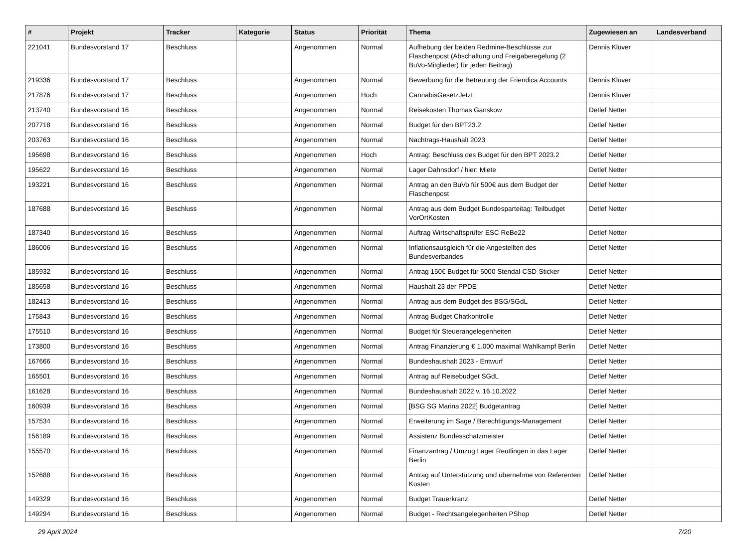| # | Projekt | Tracker | Kategorie | Status | Priorität | Thema | Zugewiesen an | Landesverband |
| --- | --- | --- | --- | --- | --- | --- | --- | --- |
| 221041 | Bundesvorstand 17 | Beschluss | | Angenommen | Normal | Aufhebung der beiden Redmine-Beschlüsse zur Flaschenpost (Abschaltung und Freigaberegelung (2 BuVo-Mitglieder) für jeden Beitrag) | Dennis Klüver | |
| 219336 | Bundesvorstand 17 | Beschluss | | Angenommen | Normal | Bewerbung für die Betreuung der Friendica Accounts | Dennis Klüver | |
| 217876 | Bundesvorstand 17 | Beschluss | | Angenommen | Hoch | CannabisGesetzJetzt | Dennis Klüver | |
| 213740 | Bundesvorstand 16 | Beschluss | | Angenommen | Normal | Reisekosten Thomas Ganskow | Detlef Netter | |
| 207718 | Bundesvorstand 16 | Beschluss | | Angenommen | Normal | Budget für den BPT23.2 | Detlef Netter | |
| 203763 | Bundesvorstand 16 | Beschluss | | Angenommen | Normal | Nachtrags-Haushalt 2023 | Detlef Netter | |
| 195698 | Bundesvorstand 16 | Beschluss | | Angenommen | Hoch | Antrag: Beschluss des Budget für den BPT 2023.2 | Detlef Netter | |
| 195622 | Bundesvorstand 16 | Beschluss | | Angenommen | Normal | Lager Dahnsdorf / hier: Miete | Detlef Netter | |
| 193221 | Bundesvorstand 16 | Beschluss | | Angenommen | Normal | Antrag an den BuVo für 500€ aus dem Budget der Flaschenpost | Detlef Netter | |
| 187688 | Bundesvorstand 16 | Beschluss | | Angenommen | Normal | Antrag aus dem Budget Bundesparteitag: Teilbudget VorOrtKosten | Detlef Netter | |
| 187340 | Bundesvorstand 16 | Beschluss | | Angenommen | Normal | Auftrag Wirtschaftsprüfer ESC ReBe22 | Detlef Netter | |
| 186006 | Bundesvorstand 16 | Beschluss | | Angenommen | Normal | Inflationsausgleich für die Angestellten des Bundesverbandes | Detlef Netter | |
| 185932 | Bundesvorstand 16 | Beschluss | | Angenommen | Normal | Antrag 150€ Budget für 5000 Stendal-CSD-Sticker | Detlef Netter | |
| 185658 | Bundesvorstand 16 | Beschluss | | Angenommen | Normal | Haushalt 23 der PPDE | Detlef Netter | |
| 182413 | Bundesvorstand 16 | Beschluss | | Angenommen | Normal | Antrag aus dem Budget des BSG/SGdL | Detlef Netter | |
| 175843 | Bundesvorstand 16 | Beschluss | | Angenommen | Normal | Antrag Budget Chatkontrolle | Detlef Netter | |
| 175510 | Bundesvorstand 16 | Beschluss | | Angenommen | Normal | Budget für Steuerangelegenheiten | Detlef Netter | |
| 173800 | Bundesvorstand 16 | Beschluss | | Angenommen | Normal | Antrag Finanzierung € 1.000 maximal Wahlkampf Berlin | Detlef Netter | |
| 167666 | Bundesvorstand 16 | Beschluss | | Angenommen | Normal | Bundeshaushalt 2023 - Entwurf | Detlef Netter | |
| 165501 | Bundesvorstand 16 | Beschluss | | Angenommen | Normal | Antrag auf Reisebudget SGdL | Detlef Netter | |
| 161628 | Bundesvorstand 16 | Beschluss | | Angenommen | Normal | Bundeshaushalt 2022 v. 16.10.2022 | Detlef Netter | |
| 160939 | Bundesvorstand 16 | Beschluss | | Angenommen | Normal | [BSG SG Marina 2022] Budgetantrag | Detlef Netter | |
| 157534 | Bundesvorstand 16 | Beschluss | | Angenommen | Normal | Erweiterung im Sage / Berechtigungs-Management | Detlef Netter | |
| 156189 | Bundesvorstand 16 | Beschluss | | Angenommen | Normal | Assistenz Bundesschatzmeister | Detlef Netter | |
| 155570 | Bundesvorstand 16 | Beschluss | | Angenommen | Normal | Finanzantrag / Umzug Lager Reutlingen in das Lager Berlin | Detlef Netter | |
| 152688 | Bundesvorstand 16 | Beschluss | | Angenommen | Normal | Antrag auf Unterstützung und übernehme von Referenten Kosten | Detlef Netter | |
| 149329 | Bundesvorstand 16 | Beschluss | | Angenommen | Normal | Budget Trauerkranz | Detlef Netter | |
| 149294 | Bundesvorstand 16 | Beschluss | | Angenommen | Normal | Budget - Rechtsangelegenheiten PShop | Detlef Netter | |
29 April 2024 7/20